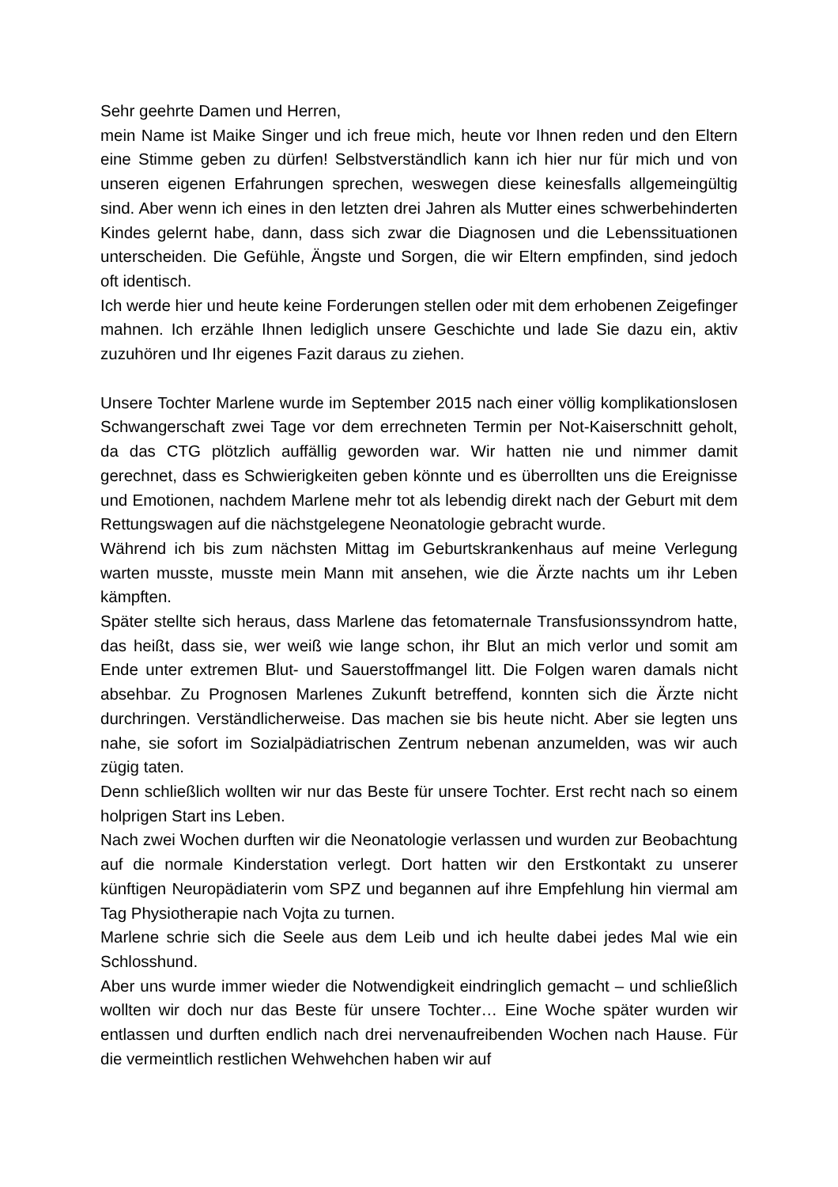Sehr geehrte Damen und Herren,
mein Name ist Maike Singer und ich freue mich, heute vor Ihnen reden und den Eltern eine Stimme geben zu dürfen! Selbstverständlich kann ich hier nur für mich und von unseren eigenen Erfahrungen sprechen, weswegen diese keinesfalls allgemeingültig sind. Aber wenn ich eines in den letzten drei Jahren als Mutter eines schwerbehinderten Kindes gelernt habe, dann, dass sich zwar die Diagnosen und die Lebenssituationen unterscheiden. Die Gefühle, Ängste und Sorgen, die wir Eltern empfinden, sind jedoch oft identisch.
Ich werde hier und heute keine Forderungen stellen oder mit dem erhobenen Zeigefinger mahnen. Ich erzähle Ihnen lediglich unsere Geschichte und lade Sie dazu ein, aktiv zuzuhören und Ihr eigenes Fazit daraus zu ziehen.
Unsere Tochter Marlene wurde im September 2015 nach einer völlig komplikationslosen Schwangerschaft zwei Tage vor dem errechneten Termin per Not-Kaiserschnitt geholt, da das CTG plötzlich auffällig geworden war. Wir hatten nie und nimmer damit gerechnet, dass es Schwierigkeiten geben könnte und es überrollten uns die Ereignisse und Emotionen, nachdem Marlene mehr tot als lebendig direkt nach der Geburt mit dem Rettungswagen auf die nächstgelegene Neonatologie gebracht wurde.
Während ich bis zum nächsten Mittag im Geburtskrankenhaus auf meine Verlegung warten musste, musste mein Mann mit ansehen, wie die Ärzte nachts um ihr Leben kämpften.
Später stellte sich heraus, dass Marlene das fetomaternale Transfusionssyndrom hatte, das heißt, dass sie, wer weiß wie lange schon, ihr Blut an mich verlor und somit am Ende unter extremen Blut- und Sauerstoffmangel litt. Die Folgen waren damals nicht absehbar. Zu Prognosen Marlenes Zukunft betreffend, konnten sich die Ärzte nicht durchringen. Verständlicherweise. Das machen sie bis heute nicht. Aber sie legten uns nahe, sie sofort im Sozialpädiatrischen Zentrum nebenan anzumelden, was wir auch zügig taten.
Denn schließlich wollten wir nur das Beste für unsere Tochter. Erst recht nach so einem holprigen Start ins Leben.
Nach zwei Wochen durften wir die Neonatologie verlassen und wurden zur Beobachtung auf die normale Kinderstation verlegt. Dort hatten wir den Erstkontakt zu unserer künftigen Neuropädiaterin vom SPZ und begannen auf ihre Empfehlung hin viermal am Tag Physiotherapie nach Vojta zu turnen.
Marlene schrie sich die Seele aus dem Leib und ich heulte dabei jedes Mal wie ein Schlosshund.
Aber uns wurde immer wieder die Notwendigkeit eindringlich gemacht – und schließlich wollten wir doch nur das Beste für unsere Tochter… Eine Woche später wurden wir entlassen und durften endlich nach drei nervenaufreibenden Wochen nach Hause. Für die vermeintlich restlichen Wehwehchen haben wir auf